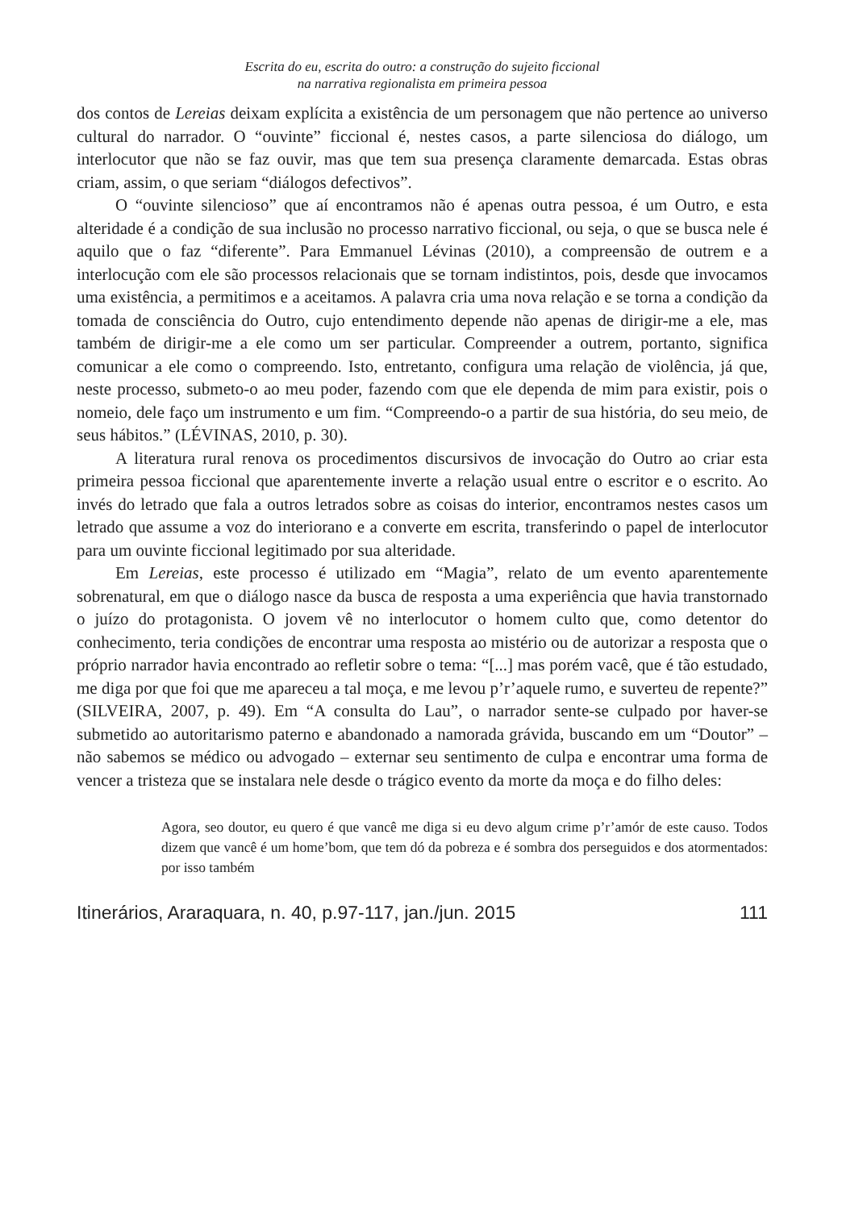Escrita do eu, escrita do outro: a construção do sujeito ficcional
na narrativa regionalista em primeira pessoa
dos contos de Lereias deixam explícita a existência de um personagem que não pertence ao universo cultural do narrador. O “ouvinte” ficcional é, nestes casos, a parte silenciosa do diálogo, um interlocutor que não se faz ouvir, mas que tem sua presença claramente demarcada. Estas obras criam, assim, o que seriam “diálogos defectivos”.
O “ouvinte silencioso” que aí encontramos não é apenas outra pessoa, é um Outro, e esta alteridade é a condição de sua inclusão no processo narrativo ficcional, ou seja, o que se busca nele é aquilo que o faz “diferente”. Para Emmanuel Lévinas (2010), a compreensão de outrem e a interlocução com ele são processos relacionais que se tornam indistintos, pois, desde que invocamos uma existência, a permitimos e a aceitamos. A palavra cria uma nova relação e se torna a condição da tomada de consciência do Outro, cujo entendimento depende não apenas de dirigir-me a ele, mas também de dirigir-me a ele como um ser particular. Compreender a outrem, portanto, significa comunicar a ele como o compreendo. Isto, entretanto, configura uma relação de violência, já que, neste processo, submeto-o ao meu poder, fazendo com que ele dependa de mim para existir, pois o nomeio, dele faço um instrumento e um fim. “Compreendo-o a partir de sua história, do seu meio, de seus hábitos.” (LÉVINAS, 2010, p. 30).
A literatura rural renova os procedimentos discursivos de invocação do Outro ao criar esta primeira pessoa ficcional que aparentemente inverte a relação usual entre o escritor e o escrito. Ao invés do letrado que fala a outros letrados sobre as coisas do interior, encontramos nestes casos um letrado que assume a voz do interiorano e a converte em escrita, transferindo o papel de interlocutor para um ouvinte ficcional legitimado por sua alteridade.
Em Lereias, este processo é utilizado em “Magia”, relato de um evento aparentemente sobrenatural, em que o diálogo nasce da busca de resposta a uma experiência que havia transtornado o juízo do protagonista. O jovem vê no interlocutor o homem culto que, como detentor do conhecimento, teria condições de encontrar uma resposta ao mistério ou de autorizar a resposta que o próprio narrador havia encontrado ao refletir sobre o tema: “[...] mas porém vacê, que é tão estudado, me diga por que foi que me apareceu a tal moça, e me levou p’r’aquele rumo, e suverteu de repente?” (SILVEIRA, 2007, p. 49). Em “A consulta do Lau”, o narrador sente-se culpado por haver-se submetido ao autoritarismo paterno e abandonado a namorada grávida, buscando em um “Doutor” – não sabemos se médico ou advogado – externar seu sentimento de culpa e encontrar uma forma de vencer a tristeza que se instalara nele desde o trágico evento da morte da moça e do filho deles:
Agora, seo doutor, eu quero é que vancê me diga si eu devo algum crime p’r’amór de este causo. Todos dizem que vancê é um home’bom, que tem dó da pobreza e é sombra dos perseguidos e dos atormentados: por isso também
Itinerários, Araraquara, n. 40, p.97-117, jan./jun. 2015 111